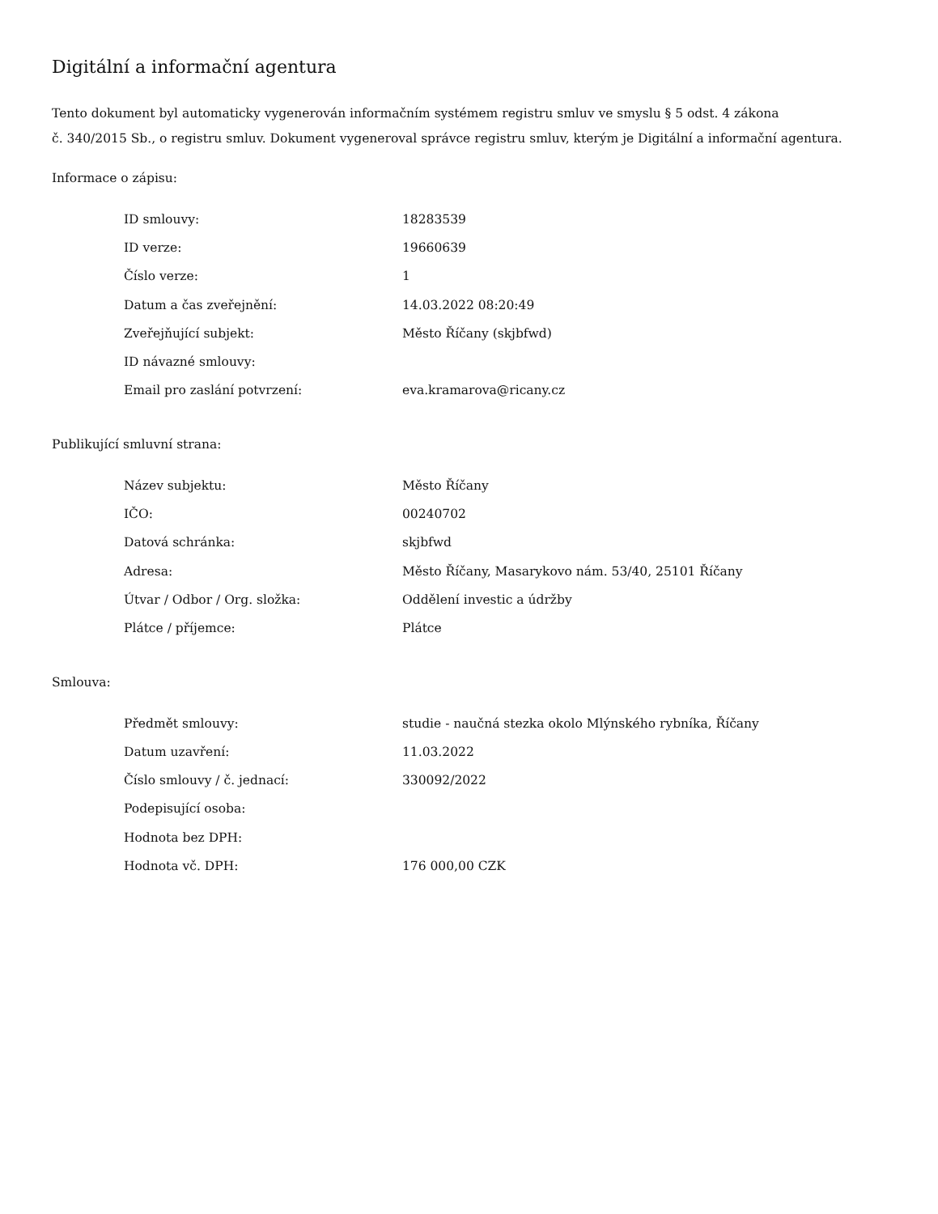Digitální a informační agentura
Tento dokument byl automaticky vygenerován informačním systémem registru smluv ve smyslu § 5 odst. 4 zákona
č. 340/2015 Sb., o registru smluv. Dokument vygeneroval správce registru smluv, kterým je Digitální a informační agentura.
Informace o zápisu:
| ID smlouvy: | 18283539 |
| ID verze: | 19660639 |
| Číslo verze: | 1 |
| Datum a čas zveřejnění: | 14.03.2022 08:20:49 |
| Zveřejňující subjekt: | Město Říčany (skjbfwd) |
| ID návazné smlouvy: | |
| Email pro zaslání potvrzení: | eva.kramarova@ricany.cz |
Publikující smluvní strana:
| Název subjektu: | Město Říčany |
| IČO: | 00240702 |
| Datová schránka: | skjbfwd |
| Adresa: | Město Říčany, Masarykovo nám. 53/40, 25101 Říčany |
| Útvar / Odbor / Org. složka: | Oddělení investic a údržby |
| Plátce / příjemce: | Plátce |
Smlouva:
| Předmět smlouvy: | studie - naučná stezka okolo Mlýnského rybníka, Říčany |
| Datum uzavření: | 11.03.2022 |
| Číslo smlouvy / č. jednací: | 330092/2022 |
| Podepisující osoba: | |
| Hodnota bez DPH: | |
| Hodnota vč. DPH: | 176 000,00 CZK |